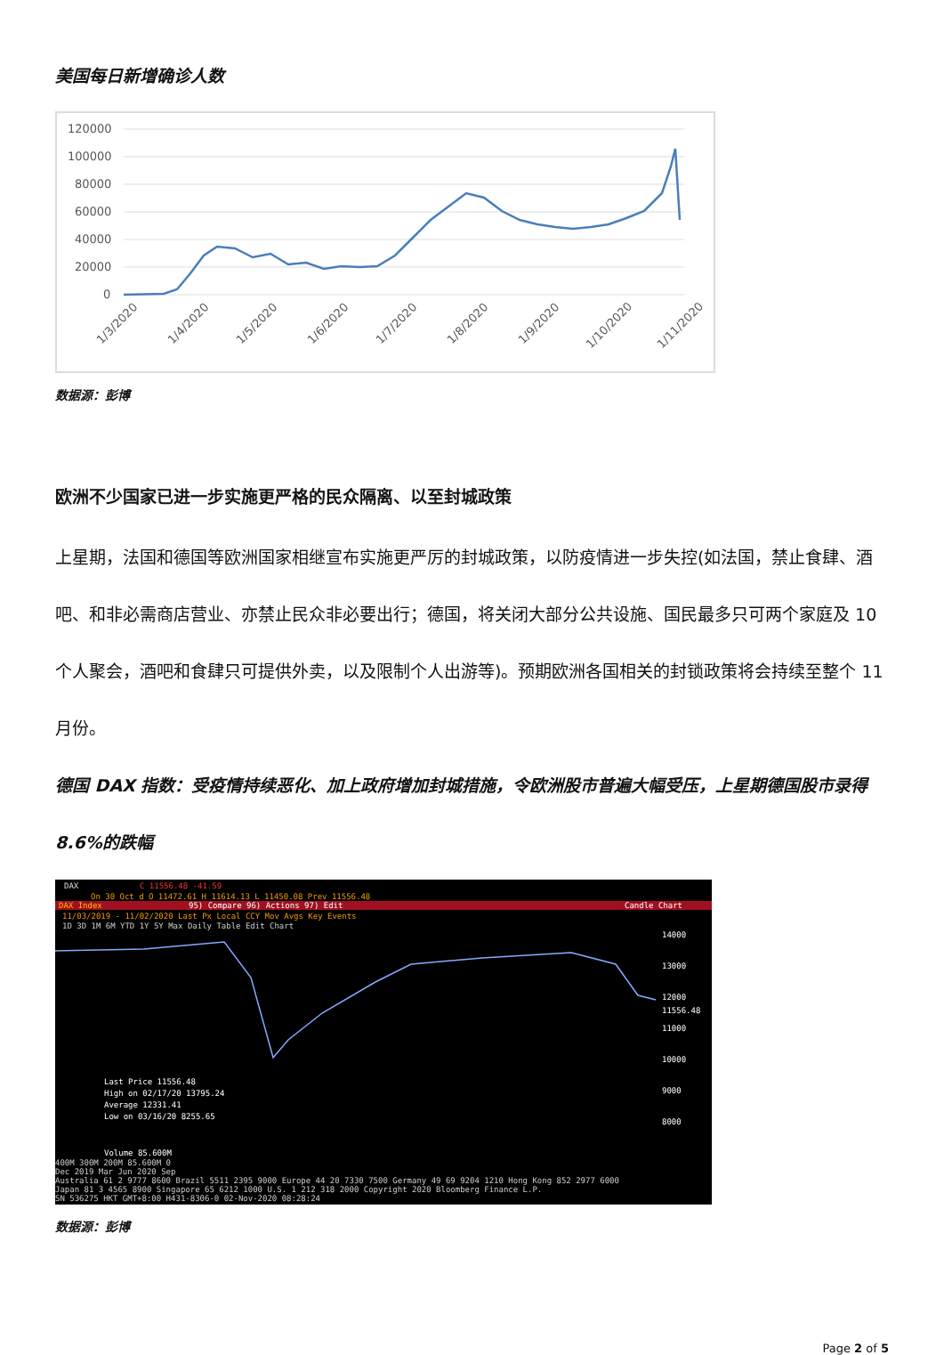美国每日新增确诊人数
120000
100000
80000
60000
40000
20000
0
1/3/2020
1/4/2020
1/5/2020
1/6/2020
1/7/2020
1/8/2020
1/9/2020
1/10/2020
1/11/2020
数据源：彭博
欧洲不少国家已进一步实施更严格的民众隔离、以至封城政策
上星期，法国和德国等欧洲国家相继宣布实施更严厉的封城政策，以防疫情进一步失控(如法国，禁止食肆、酒吧、和非必需商店营业、亦禁止民众非必要出行；德国，将关闭大部分公共设施、国民最多只可两个家庭及 10 个人聚会，酒吧和食肆只可提供外卖，以及限制个人出游等)。预期欧洲各国相关的封锁政策将会持续至整个 11 月份。
德国 DAX 指数：受疫情持续恶化、加上政府增加封城措施，令欧洲股市普遍大幅受压，上星期德国股市录得 8.6%的跌幅
DAX
C 11556.48 -41.59
On 30 Oct d O 11472.61 H 11614.13 L 11450.08 Prev 11556.48
DAX Index
95) Compare 96) Actions 97) Edit
Candle Chart
11/03/2019 - 11/02/2020 Last Px Local CCY Mov Avgs Key Events
1D 3D 1M 6M YTD 1Y 5Y Max Daily Table Edit Chart
14000
13000
12000
11556.48
11000
10000
9000
8000
Last Price 11556.48
High on 02/17/20 13795.24
Average 12331.41
Low on 03/16/20 8255.65
Volume 85.600M
400M 300M 200M 85.600M 0
Dec 2019 Mar Jun 2020 Sep
Australia 61 2 9777 8600 Brazil 5511 2395 9000 Europe 44 20 7330 7500 Germany 49 69 9204 1210 Hong Kong 852 2977 6000
Japan 81 3 4565 8900 Singapore 65 6212 1000 U.S. 1 212 318 2000 Copyright 2020 Bloomberg Finance L.P.
SN 536275 HKT GMT+8:00 H431-8306-0 02-Nov-2020 08:28:24
数据源：彭博
Page 2 of 5